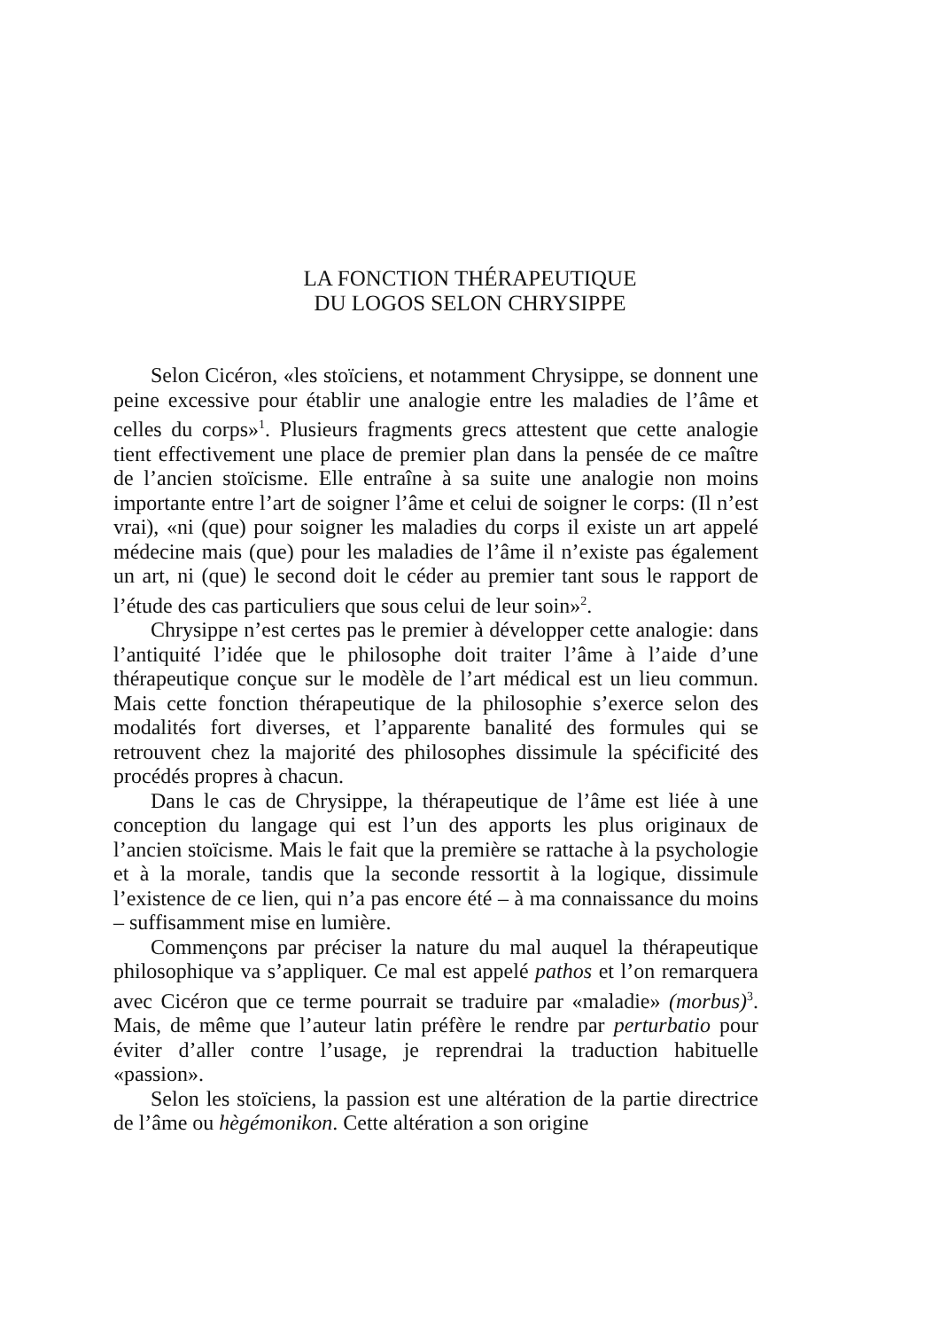LA FONCTION THÉRAPEUTIQUE
DU LOGOS SELON CHRYSIPPE
Selon Cicéron, «les stoïciens, et notamment Chrysippe, se donnent une peine excessive pour établir une analogie entre les maladies de l’âme et celles du corps»<sup>1</sup>. Plusieurs fragments grecs attestent que cette analogie tient effectivement une place de premier plan dans la pensée de ce maître de l’ancien stoïcisme. Elle entraîne à sa suite une analogie non moins importante entre l’art de soigner l’âme et celui de soigner le corps: (Il n’est vrai), «ni (que) pour soigner les maladies du corps il existe un art appelé médecine mais (que) pour les maladies de l’âme il n’existe pas également un art, ni (que) le second doit le céder au premier tant sous le rapport de l’étude des cas particuliers que sous celui de leur soin»<sup>2</sup>.
Chrysippe n’est certes pas le premier à développer cette analogie: dans l’antiquité l’idée que le philosophe doit traiter l’âme à l’aide d’une thérapeutique conçue sur le modèle de l’art médical est un lieu commun. Mais cette fonction thérapeutique de la philosophie s’exerce selon des modalités fort diverses, et l’apparente banalité des formules qui se retrouvent chez la majorité des philosophes dissimule la spécificité des procédés propres à chacun.
Dans le cas de Chrysippe, la thérapeutique de l’âme est liée à une conception du langage qui est l’un des apports les plus originaux de l’ancien stoïcisme. Mais le fait que la première se rattache à la psychologie et à la morale, tandis que la seconde ressortit à la logique, dissimule l’existence de ce lien, qui n’a pas encore été – à ma connaissance du moins – suffisamment mise en lumière.
Commençons par préciser la nature du mal auquel la thérapeutique philosophique va s’appliquer. Ce mal est appelé pathos et l’on remarquera avec Cicéron que ce terme pourrait se traduire par «maladie» (morbus)<sup>3</sup>. Mais, de même que l’auteur latin préfère le rendre par perturbatio pour éviter d’aller contre l’usage, je reprendrai la traduction habituelle «passion».
Selon les stoïciens, la passion est une altération de la partie directrice de l’âme ou hègémonikon. Cette altération a son origine